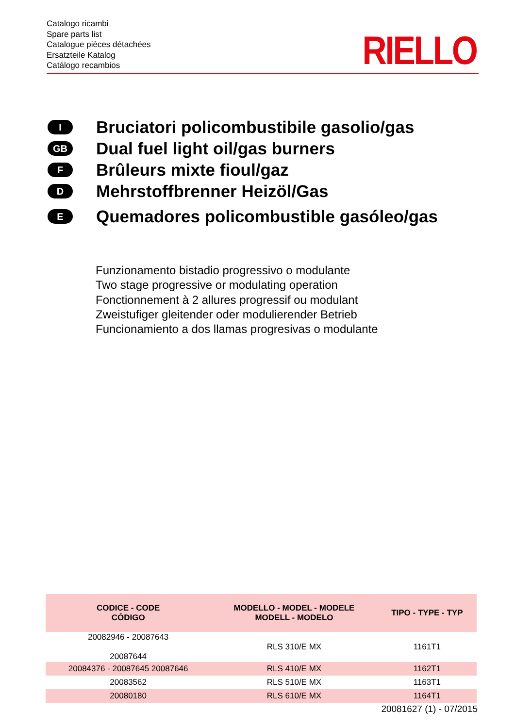Catalogo ricambi
Spare parts list
Catalogue pièces détachées
Ersatzteile Katalog
Catálogo recambios
RIELLO
I
Bruciatori policombustibile gasolio/gas
GB
Dual fuel light oil/gas burners
F
Brûleurs mixte fioul/gaz
D
Mehrstoffbrenner Heizöl/Gas
E
Quemadores policombustible gasóleo/gas
Funzionamento bistadio progressivo o modulante
Two stage progressive or modulating operation
Fonctionnement à 2 allures progressif ou modulant
Zweistufiger gleitender oder modulierender Betrieb
Funcionamiento a dos llamas progresivas o modulante
| CODICE - CODE CÓDIGO | MODELLO - MODEL - MODELE MODELL - MODELO | TIPO - TYPE - TYP |
| --- | --- | --- |
| 20082946 - 20087643 20087644 | RLS 310/E MX | 1161T1 |
| 20084376 - 20087645 20087646 | RLS 410/E MX | 1162T1 |
| 20083562 | RLS 510/E MX | 1163T1 |
| 20080180 | RLS 610/E MX | 1164T1 |
20081627 (1) - 07/2015